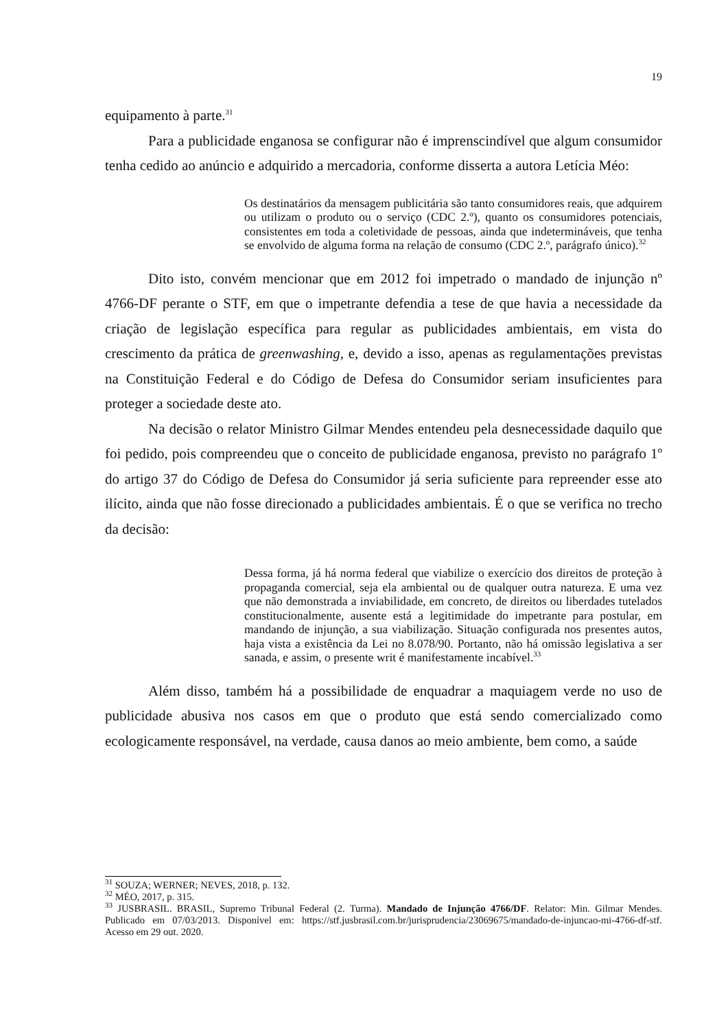19
equipamento à parte.<sup>31</sup>
Para a publicidade enganosa se configurar não é imprenscindível que algum consumidor tenha cedido ao anúncio e adquirido a mercadoria, conforme disserta a autora Letícia Méo:
Os destinatários da mensagem publicitária são tanto consumidores reais, que adquirem ou utilizam o produto ou o serviço (CDC 2.º), quanto os consumidores potenciais, consistentes em toda a coletividade de pessoas, ainda que indetermináveis, que tenha se envolvido de alguma forma na relação de consumo (CDC 2.º, parágrafo único).<sup>32</sup>
Dito isto, convém mencionar que em 2012 foi impetrado o mandado de injunção nº 4766-DF perante o STF, em que o impetrante defendia a tese de que havia a necessidade da criação de legislação específica para regular as publicidades ambientais, em vista do crescimento da prática de greenwashing, e, devido a isso, apenas as regulamentações previstas na Constituição Federal e do Código de Defesa do Consumidor seriam insuficientes para proteger a sociedade deste ato.
Na decisão o relator Ministro Gilmar Mendes entendeu pela desnecessidade daquilo que foi pedido, pois compreendeu que o conceito de publicidade enganosa, previsto no parágrafo 1º do artigo 37 do Código de Defesa do Consumidor já seria suficiente para repreender esse ato ilícito, ainda que não fosse direcionado a publicidades ambientais. É o que se verifica no trecho da decisão:
Dessa forma, já há norma federal que viabilize o exercício dos direitos de proteção à propaganda comercial, seja ela ambiental ou de qualquer outra natureza. E uma vez que não demonstrada a inviabilidade, em concreto, de direitos ou liberdades tutelados constitucionalmente, ausente está a legitimidade do impetrante para postular, em mandando de injunção, a sua viabilização. Situação configurada nos presentes autos, haja vista a existência da Lei no 8.078/90. Portanto, não há omissão legislativa a ser sanada, e assim, o presente writ é manifestamente incabível.<sup>33</sup>
Além disso, também há a possibilidade de enquadrar a maquiagem verde no uso de publicidade abusiva nos casos em que o produto que está sendo comercializado como ecologicamente responsável, na verdade, causa danos ao meio ambiente, bem como, a saúde
<sup>31</sup> SOUZA; WERNER; NEVES, 2018, p. 132.
<sup>32</sup> MÉO, 2017, p. 315.
<sup>33</sup> JUSBRASIL. BRASIL, Supremo Tribunal Federal (2. Turma). Mandado de Injunção 4766/DF. Relator: Min. Gilmar Mendes. Publicado em 07/03/2013. Disponível em: https://stf.jusbrasil.com.br/jurisprudencia/23069675/mandado-de-injuncao-mi-4766-df-stf. Acesso em 29 out. 2020.